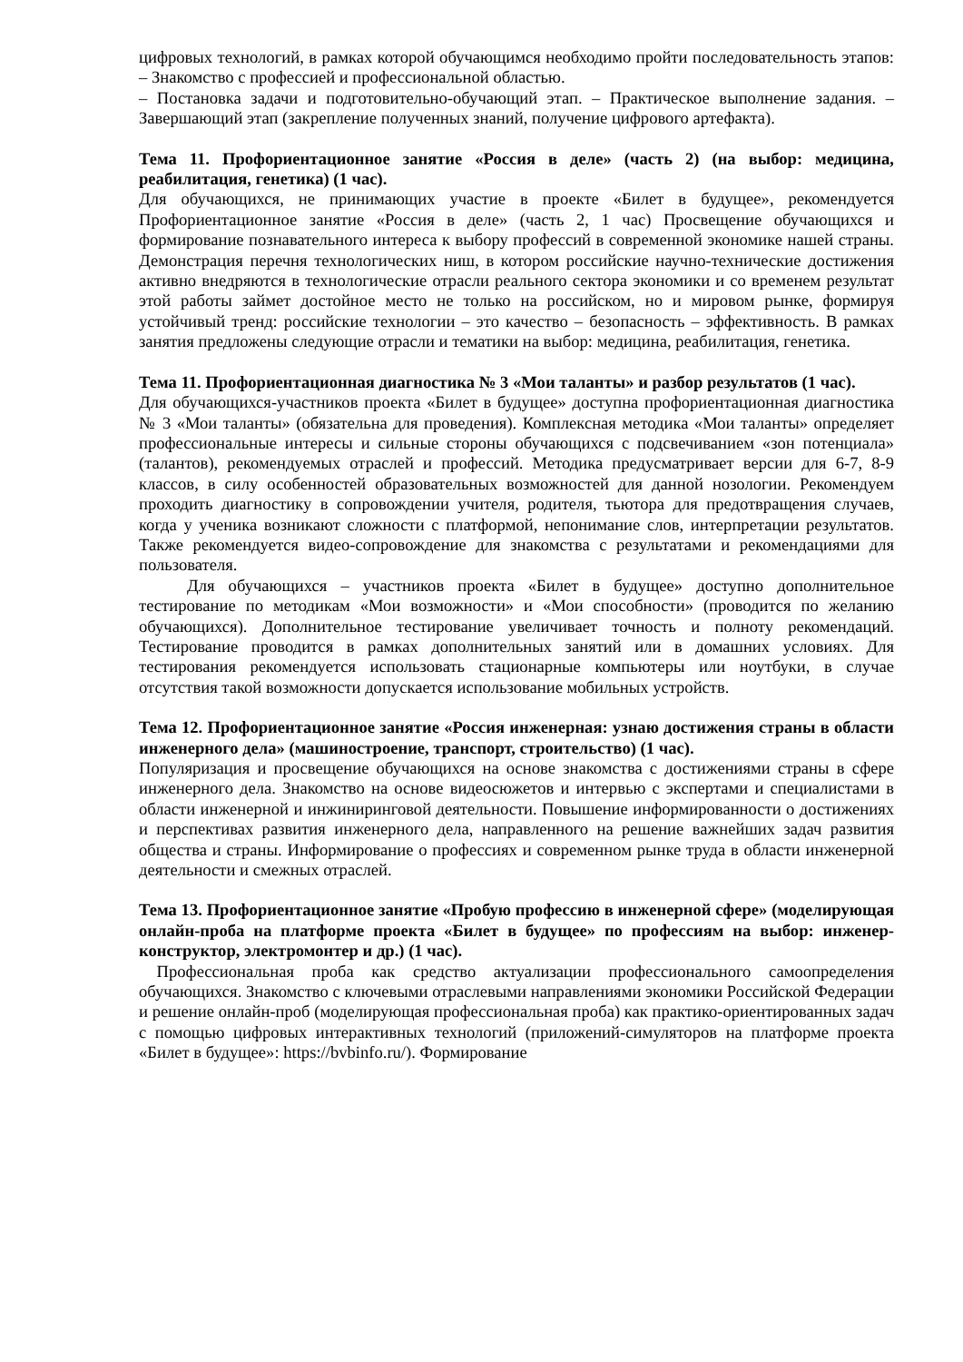цифровых технологий, в рамках которой обучающимся необходимо пройти последовательность этапов: – Знакомство с профессией и профессиональной областью.
– Постановка задачи и подготовительно-обучающий этап. – Практическое выполнение задания. – Завершающий этап (закрепление полученных знаний, получение цифрового артефакта).
Тема 11. Профориентационное занятие «Россия в деле» (часть 2) (на выбор: медицина, реабилитация, генетика) (1 час).
Для обучающихся, не принимающих участие в проекте «Билет в будущее», рекомендуется Профориентационное занятие «Россия в деле» (часть 2, 1 час) Просвещение обучающихся и формирование познавательного интереса к выбору профессий в современной экономике нашей страны. Демонстрация перечня технологических ниш, в котором российские научно-технические достижения активно внедряются в технологические отрасли реального сектора экономики и со временем результат этой работы займет достойное место не только на российском, но и мировом рынке, формируя устойчивый тренд: российские технологии – это качество – безопасность – эффективность. В рамках занятия предложены следующие отрасли и тематики на выбор: медицина, реабилитация, генетика.
Тема 11. Профориентационная диагностика № 3 «Мои таланты» и разбор результатов (1 час).
Для обучающихся-участников проекта «Билет в будущее» доступна профориентационная диагностика № 3 «Мои таланты» (обязательна для проведения). Комплексная методика «Мои таланты» определяет профессиональные интересы и сильные стороны обучающихся с подсвечиванием «зон потенциала» (талантов), рекомендуемых отраслей и профессий. Методика предусматривает версии для 6-7, 8-9 классов, в силу особенностей образовательных возможностей для данной нозологии. Рекомендуем проходить диагностику в сопровождении учителя, родителя, тьютора для предотвращения случаев, когда у ученика возникают сложности с платформой, непонимание слов, интерпретации результатов. Также рекомендуется видео-сопровождение для знакомства с результатами и рекомендациями для пользователя.
Для обучающихся – участников проекта «Билет в будущее» доступно дополнительное тестирование по методикам «Мои возможности» и «Мои способности» (проводится по желанию обучающихся). Дополнительное тестирование увеличивает точность и полноту рекомендаций. Тестирование проводится в рамках дополнительных занятий или в домашних условиях. Для тестирования рекомендуется использовать стационарные компьютеры или ноутбуки, в случае отсутствия такой возможности допускается использование мобильных устройств.
Тема 12. Профориентационное занятие «Россия инженерная: узнаю достижения страны в области инженерного дела» (машиностроение, транспорт, строительство) (1 час).
Популяризация и просвещение обучающихся на основе знакомства с достижениями страны в сфере инженерного дела. Знакомство на основе видеосюжетов и интервью с экспертами и специалистами в области инженерной и инжиниринговой деятельности. Повышение информированности о достижениях и перспективах развития инженерного дела, направленного на решение важнейших задач развития общества и страны. Информирование о профессиях и современном рынке труда в области инженерной деятельности и смежных отраслей.
Тема 13. Профориентационное занятие «Пробую профессию в инженерной сфере» (моделирующая онлайн-проба на платформе проекта «Билет в будущее» по профессиям на выбор: инженер-конструктор, электромонтер и др.) (1 час).
Профессиональная проба как средство актуализации профессионального самоопределения обучающихся. Знакомство с ключевыми отраслевыми направлениями экономики Российской Федерации и решение онлайн-проб (моделирующая профессиональная проба) как практико-ориентированных задач с помощью цифровых интерактивных технологий (приложений-симуляторов на платформе проекта «Билет в будущее»: https://bvbinfo.ru/). Формирование